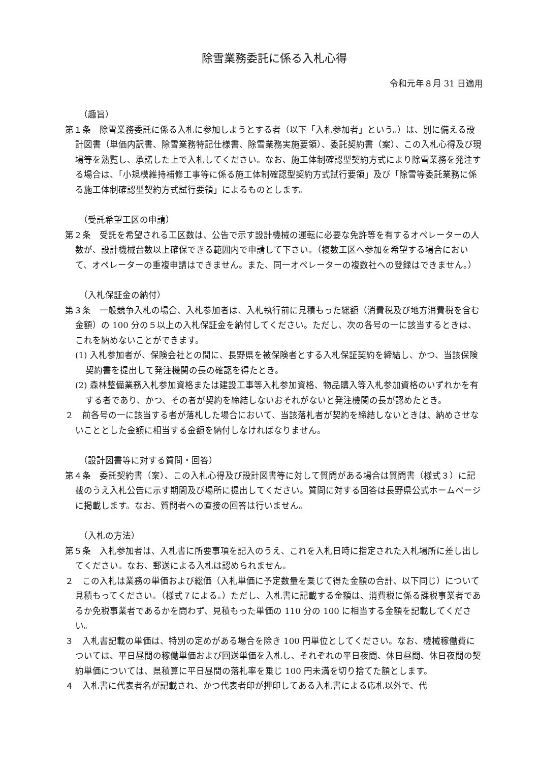除雪業務委託に係る入札心得
令和元年８月 31 日適用
（趣旨）
第１条　除雪業務委託に係る入札に参加しようとする者（以下「入札参加者」という。）は、別に備える設計図書（単価内訳書、除雪業務特記仕様書、除雪業務実施要領）、委託契約書（案）、この入札心得及び現場等を熟覧し、承諾した上で入札してください。なお、施工体制確認型契約方式により除雪業務を発注する場合は、「小規模維持補修工事等に係る施工体制確認型契約方式試行要領」及び「除雪等委託業務に係る施工体制確認型契約方式試行要領」によるものとします。
（受託希望工区の申請）
第２条　受託を希望される工区数は、公告で示す設計機械の運転に必要な免許等を有するオペレーターの人数が、設計機械台数以上確保できる範囲内で申請して下さい。（複数工区へ参加を希望する場合において、オペレーターの重複申請はできません。また、同一オペレーターの複数社への登録はできません。）
（入札保証金の納付）
第３条　一般競争入札の場合、入札参加者は、入札執行前に見積もった総額（消費税及び地方消費税を含む金額）の 100 分の５以上の入札保証金を納付してください。ただし、次の各号の一に該当するときは、これを納めないことができます。
(1) 入札参加者が、保険会社との間に、長野県を被保険者とする入札保証契約を締結し、かつ、当該保険契約書を提出して発注機関の長の確認を得たとき。
(2) 森林整備業務入札参加資格または建設工事等入札参加資格、物品購入等入札参加資格のいずれかを有する者であり、かつ、その者が契約を締結しないおそれがないと発注機関の長が認めたとき。
２　前各号の一に該当する者が落札した場合において、当該落札者が契約を締結しないときは、納めさせないこととした金額に相当する金額を納付しなければなりません。
（設計図書等に対する質問・回答）
第４条　委託契約書（案）、この入札心得及び設計図書等に対して質問がある場合は質問書（様式３）に記載のうえ入札公告に示す期間及び場所に提出してください。質問に対する回答は長野県公式ホームページに掲載します。なお、質問者への直接の回答は行いません。
（入札の方法）
第５条　入札参加者は、入札書に所要事項を記入のうえ、これを入札日時に指定された入札場所に差し出してください。なお、郵送による入札は認められません。
２　この入札は業務の単価および総価（入札単価に予定数量を乗じて得た金額の合計、以下同じ）について見積もってください。（様式７による。）ただし、入札書に記載する金額は、消費税に係る課税事業者であるか免税事業者であるかを問わず、見積もった単価の 110 分の 100 に相当する金額を記載してください。
３　入札書記載の単価は、特別の定めがある場合を除き 100 円単位としてください。なお、機械稼働費については、平日昼間の稼働単価および回送単価を入札し、それぞれの平日夜間、休日昼間、休日夜間の契約単価については、県積算に平日昼間の落札率を乗じ 100 円未満を切り捨てた額とします。
４　入札書に代表者名が記載され、かつ代表者印が押印してある入札書による応札以外で、代